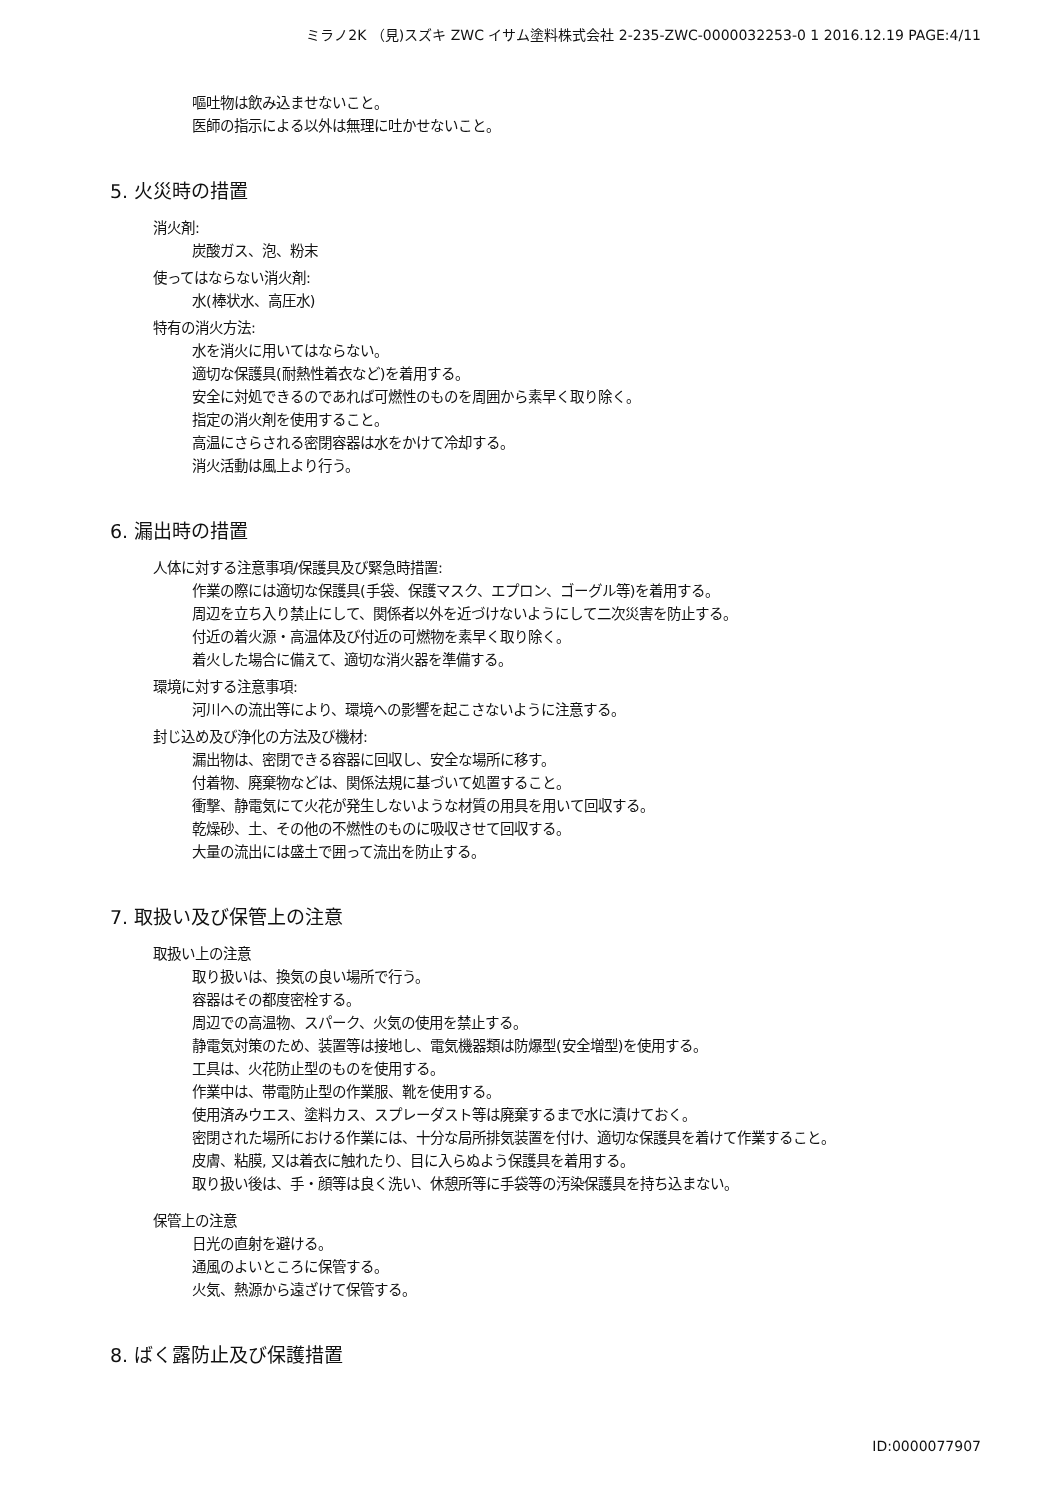ミラノ2K （見)スズキ ZWC イサム塗料株式会社 2-235-ZWC-0000032253-0 1 2016.12.19 PAGE:4/11
嘔吐物は飲み込ませないこと。
医師の指示による以外は無理に吐かせないこと。
5. 火災時の措置
消火剤:
炭酸ガス、泡、粉末
使ってはならない消火剤:
水(棒状水、高圧水)
特有の消火方法:
水を消火に用いてはならない。
適切な保護具(耐熱性着衣など)を着用する。
安全に対処できるのであれば可燃性のものを周囲から素早く取り除く。
指定の消火剤を使用すること。
高温にさらされる密閉容器は水をかけて冷却する。
消火活動は風上より行う。
6. 漏出時の措置
人体に対する注意事項/保護具及び緊急時措置:
作業の際には適切な保護具(手袋、保護マスク、エプロン、ゴーグル等)を着用する。
周辺を立ち入り禁止にして、関係者以外を近づけないようにして二次災害を防止する。
付近の着火源・高温体及び付近の可燃物を素早く取り除く。
着火した場合に備えて、適切な消火器を準備する。
環境に対する注意事項:
河川への流出等により、環境への影響を起こさないように注意する。
封じ込め及び浄化の方法及び機材:
漏出物は、密閉できる容器に回収し、安全な場所に移す。
付着物、廃棄物などは、関係法規に基づいて処置すること。
衝撃、静電気にて火花が発生しないような材質の用具を用いて回収する。
乾燥砂、土、その他の不燃性のものに吸収させて回収する。
大量の流出には盛土で囲って流出を防止する。
7. 取扱い及び保管上の注意
取扱い上の注意
取り扱いは、換気の良い場所で行う。
容器はその都度密栓する。
周辺での高温物、スパーク、火気の使用を禁止する。
静電気対策のため、装置等は接地し、電気機器類は防爆型(安全増型)を使用する。
工具は、火花防止型のものを使用する。
作業中は、帯電防止型の作業服、靴を使用する。
使用済みウエス、塗料カス、スプレーダスト等は廃棄するまで水に漬けておく。
密閉された場所における作業には、十分な局所排気装置を付け、適切な保護具を着けて作業すること。
皮膚、粘膜, 又は着衣に触れたり、目に入らぬよう保護具を着用する。
取り扱い後は、手・顔等は良く洗い、休憩所等に手袋等の汚染保護具を持ち込まない。
保管上の注意
日光の直射を避ける。
通風のよいところに保管する。
火気、熱源から遠ざけて保管する。
8. ばく露防止及び保護措置
ID:0000077907